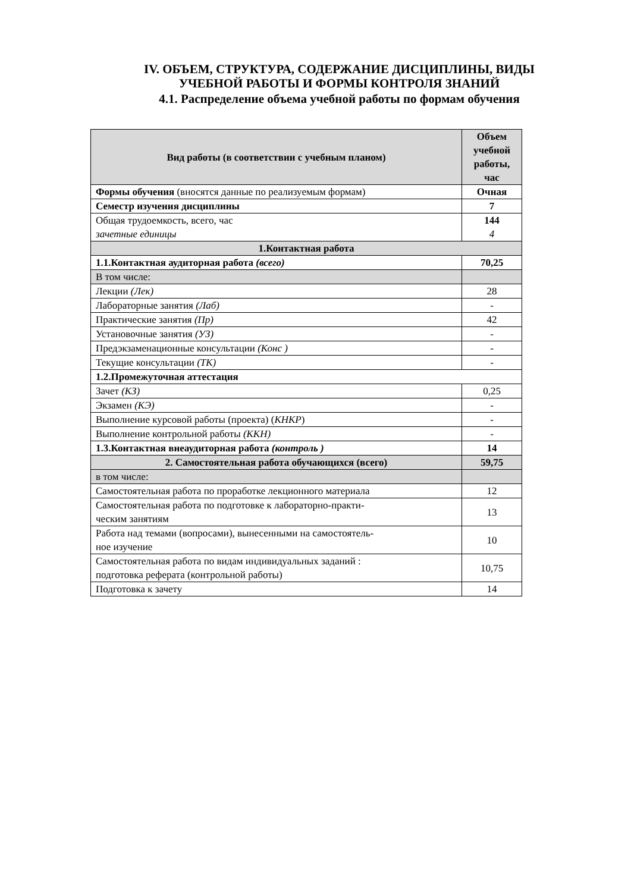IV. ОБЪЕМ, СТРУКТУРА, СОДЕРЖАНИЕ ДИСЦИПЛИНЫ, ВИДЫ
УЧЕБНОЙ РАБОТЫ И ФОРМЫ КОНТРОЛЯ ЗНАНИЙ
4.1. Распределение объема учебной работы по формам обучения
| Вид работы (в соответствии с учебным планом) | Объем учебной работы, час |
| --- | --- |
| Формы обучения (вносятся данные по реализуемым формам) | Очная |
| Семестр изучения дисциплины | 7 |
| Общая трудоемкость, всего, час зачетные единицы | 144 4 |
| 1.Контактная работа | |
| 1.1.Контактная аудиторная работа (всего) | 70,25 |
| В том числе: | |
| Лекции (Лек) | 28 |
| Лабораторные занятия (Лаб) | - |
| Практические занятия (Пр) | 42 |
| Установочные занятия (УЗ) | - |
| Предэкзаменационные консультации (Конс ) | - |
| Текущие консультации (ТК) | - |
| 1.2.Промежуточная аттестация | |
| Зачет (КЗ) | 0,25 |
| Экзамен (КЭ) | - |
| Выполнение курсовой работы (проекта) ( КНКР ) | - |
| Выполнение контрольной работы (ККН) | - |
| 1.3.Контактная внеаудиторная работа (контроль ) | 14 |
| 2. Самостоятельная работа обучающихся (всего) | 59,75 |
| в том числе: | |
| Самостоятельная работа по проработке лекционного материала | 12 |
| Самостоятельная работа по подготовке к лабораторно-практи- ческим занятиям | 13 |
| Работа над темами (вопросами), вынесенными на самостоятель- ное изучение | 10 |
| Самостоятельная работа по видам индивидуальных заданий : подготовка реферата (контрольной работы) | 10,75 |
| Подготовка к зачету | 14 |